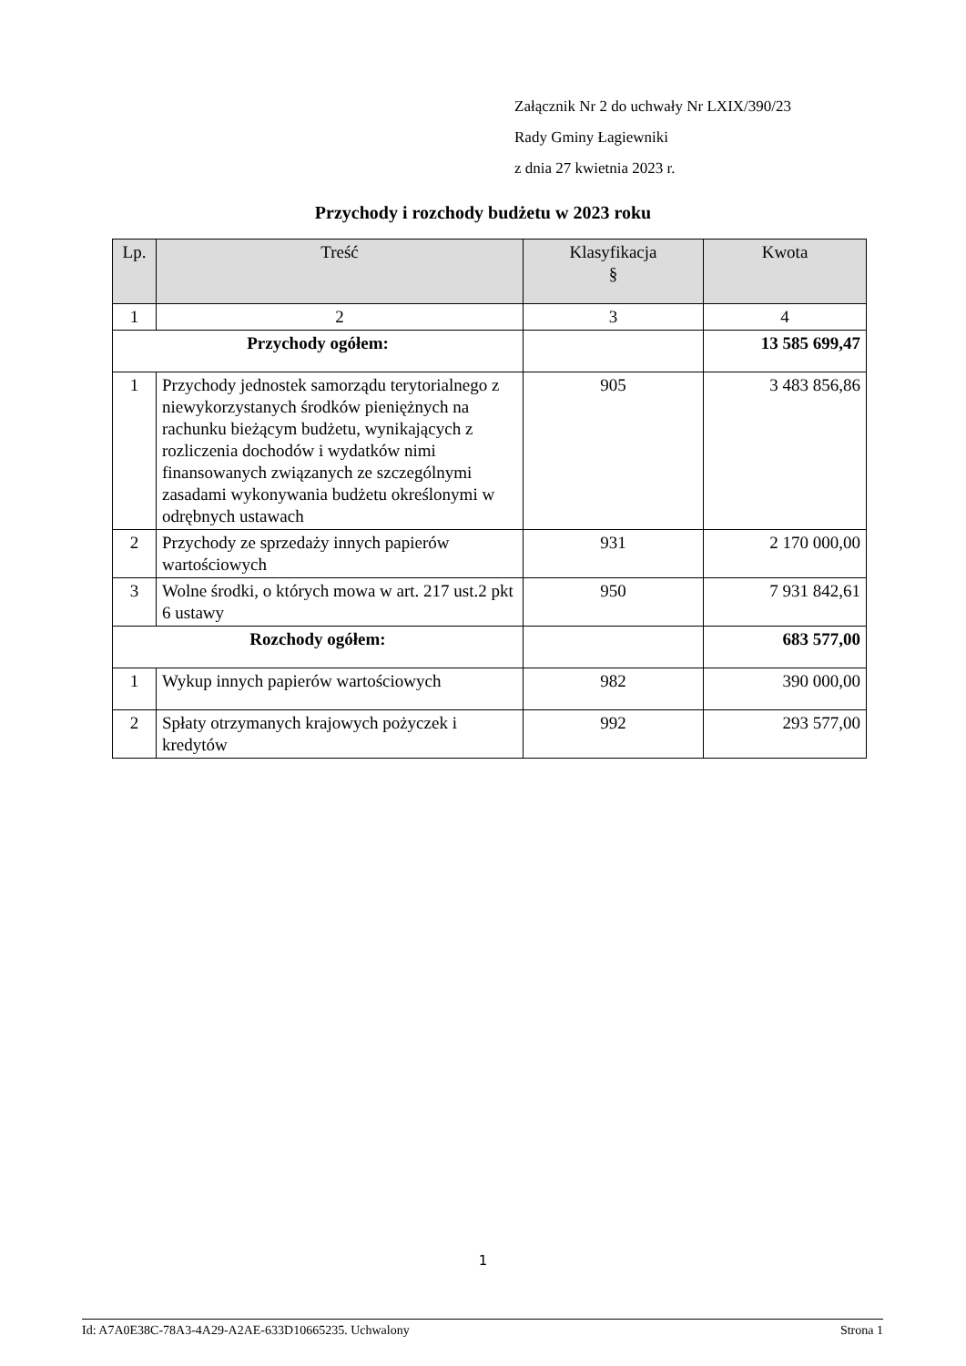Załącznik Nr 2 do uchwały Nr LXIX/390/23
Rady Gminy Łagiewniki
z dnia 27 kwietnia 2023 r.
Przychody i rozchody budżetu w 2023 roku
| Lp. | Treść | Klasyfikacja § | Kwota |
| --- | --- | --- | --- |
| 1 | 2 | 3 | 4 |
| Przychody ogółem: | | | 13 585 699,47 |
| 1 | Przychody jednostek samorządu terytorialnego z niewykorzystanych środków pieniężnych na rachunku bieżącym budżetu, wynikających z rozliczenia dochodów i wydatków nimi finansowanych związanych ze szczególnymi zasadami wykonywania budżetu określonymi w odrębnych ustawach | 905 | 3 483 856,86 |
| 2 | Przychody ze sprzedaży innych papierów wartościowych | 931 | 2 170 000,00 |
| 3 | Wolne środki, o których mowa w art. 217 ust.2 pkt 6 ustawy | 950 | 7 931 842,61 |
| Rozchody ogółem: | | | 683 577,00 |
| 1 | Wykup innych papierów wartościowych | 982 | 390 000,00 |
| 2 | Spłaty otrzymanych krajowych pożyczek i kredytów | 992 | 293 577,00 |
1
Id: A7A0E38C-78A3-4A29-A2AE-633D10665235. Uchwalony Strona 1